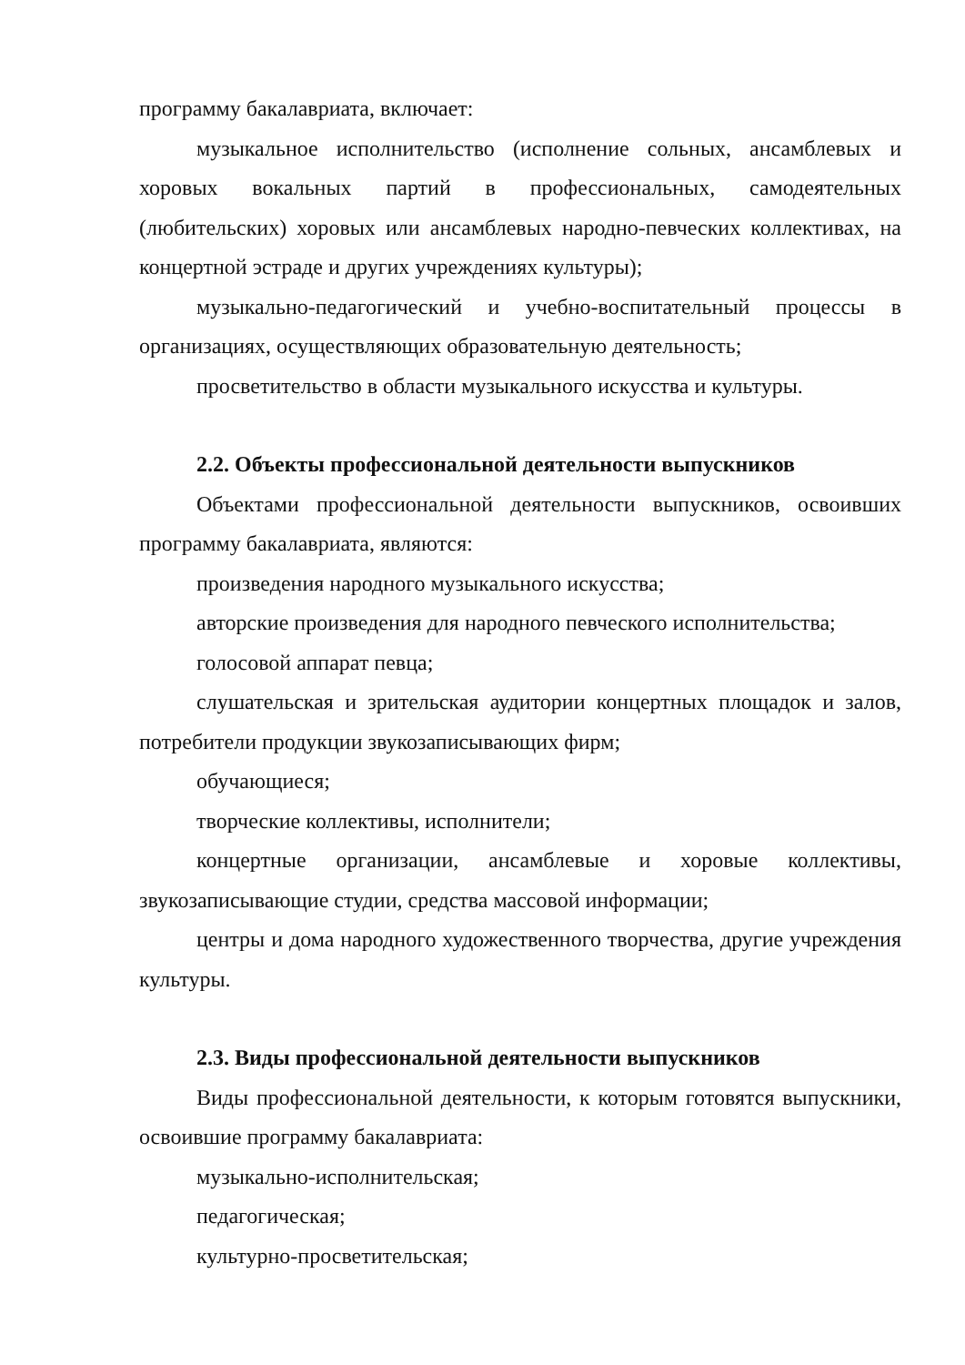программу бакалавриата, включает:
музыкальное исполнительство (исполнение сольных, ансамблевых и хоровых вокальных партий в профессиональных, самодеятельных (любительских) хоровых или ансамблевых народно-певческих коллективах, на концертной эстраде и других учреждениях культуры);
музыкально-педагогический и учебно-воспитательный процессы в организациях, осуществляющих образовательную деятельность;
просветительство в области музыкального искусства и культуры.
2.2. Объекты профессиональной деятельности выпускников
Объектами профессиональной деятельности выпускников, освоивших программу бакалавриата, являются:
произведения народного музыкального искусства;
авторские произведения для народного певческого исполнительства;
голосовой аппарат певца;
слушательская и зрительская аудитории концертных площадок и залов, потребители продукции звукозаписывающих фирм;
обучающиеся;
творческие коллективы, исполнители;
концертные организации, ансамблевые и хоровые коллективы, звукозаписывающие студии, средства массовой информации;
центры и дома народного художественного творчества, другие учреждения культуры.
2.3. Виды профессиональной деятельности выпускников
Виды профессиональной деятельности, к которым готовятся выпускники, освоившие программу бакалавриата:
музыкально-исполнительская;
педагогическая;
культурно-просветительская;